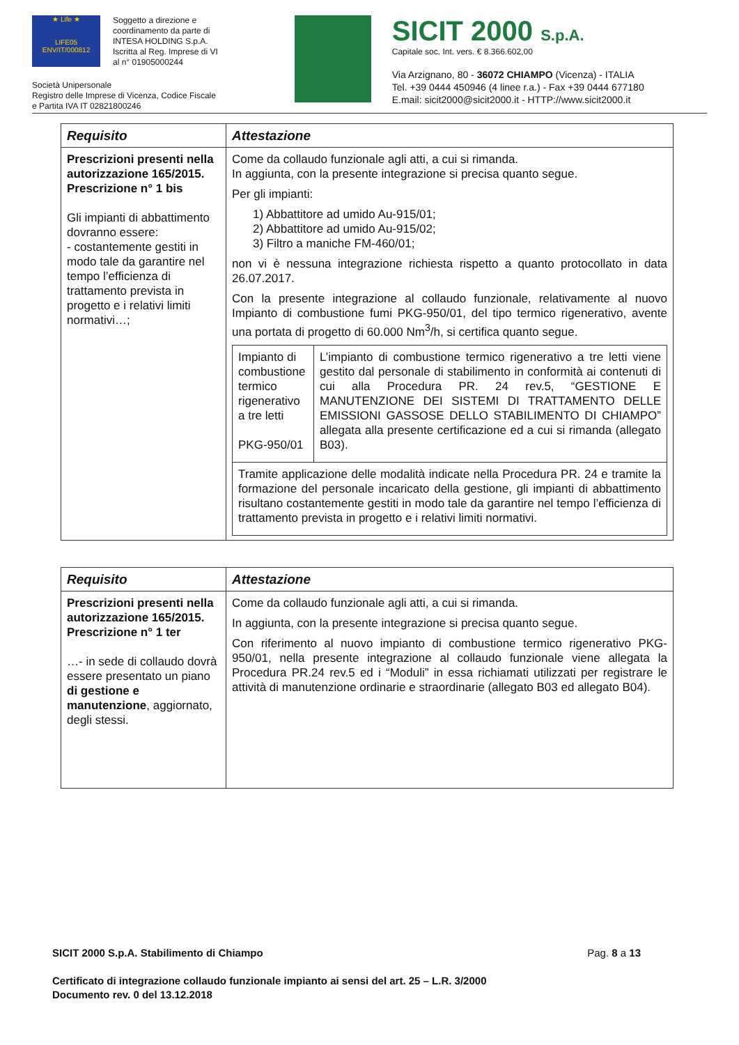★ Life ★
LIFE05 ENV/IT/000812
Soggetto a direzione e
coordinamento da parte di
INTESA HOLDING S.p.A.
Iscritta al Reg. Imprese di VI
al n° 01905000244
Società Unipersonale
Registro delle Imprese di Vicenza, Codice Fiscale
e Partita IVA IT 02821800246
SICIT 2000 S.p.A.
Capitale soc. Int. vers. € 8.366.602,00
Via Arzignano, 80 - 36072 CHIAMPO (Vicenza) - ITALIA
Tel. +39 0444 450946 (4 linee r.a.) - Fax +39 0444 677180
E.mail: sicit2000@sicit2000.it - HTTP://www.sicit2000.it
| Requisito | Attestazione |
| --- | --- |
| Prescrizioni presenti nella autorizzazione 165/2015. Prescrizione n° 1 bis Gli impianti di abbattimento dovranno essere: - costantemente gestiti in modo tale da garantire nel tempo l’efficienza di trattamento prevista in progetto e i relativi limiti normativi…; | Come da collaudo funzionale agli atti, a cui si rimanda. In aggiunta, con la presente integrazione si precisa quanto segue. Per gli impianti: 1) Abbattitore ad umido Au-915/01; 2) Abbattitore ad umido Au-915/02; 3) Filtro a maniche FM-460/01; non vi è nessuna integrazione richiesta rispetto a quanto protocollato in data 26.07.2017. Con la presente integrazione al collaudo funzionale, relativamente al nuovo Impianto di combustione fumi PKG-950/01, del tipo termico rigenerativo, avente una portata di progetto di 60.000 Nm<sup>3</sup>/h, si certifica quanto segue. / Impianto di combustione termico rigenerativo a tre letti PKG-950/01 / L’impianto di combustione termico rigenerativo a tre letti viene gestito dal personale di stabilimento in conformità ai contenuti di cui alla Procedura PR. 24 rev.5, “GESTIONE E MANUTENZIONE DEI SISTEMI DI TRATTAMENTO DELLE EMISSIONI GASSOSE DELLO STABILIMENTO DI CHIAMPO” allegata alla presente certificazione ed a cui si rimanda (allegato B03). / / Tramite applicazione delle modalità indicate nella Procedura PR. 24 e tramite la formazione del personale incaricato della gestione, gli impianti di abbattimento risultano costantemente gestiti in modo tale da garantire nel tempo l’efficienza di trattamento prevista in progetto e i relativi limiti normativi. / / |
| Requisito | Attestazione |
| --- | --- |
| Prescrizioni presenti nella autorizzazione 165/2015. Prescrizione n° 1 ter …- in sede di collaudo dovrà essere presentato un piano di gestione e manutenzione , aggiornato, degli stessi. | Come da collaudo funzionale agli atti, a cui si rimanda. In aggiunta, con la presente integrazione si precisa quanto segue. Con riferimento al nuovo impianto di combustione termico rigenerativo PKG-950/01, nella presente integrazione al collaudo funzionale viene allegata la Procedura PR.24 rev.5 ed i “Moduli” in essa richiamati utilizzati per registrare le attività di manutenzione ordinarie e straordinarie (allegato B03 ed allegato B04). |
SICIT 2000 S.p.A. Stabilimento di Chiampo Pag. 8 a 13
Certificato di integrazione collaudo funzionale impianto ai sensi del art. 25 – L.R. 3/2000
Documento rev. 0 del 13.12.2018